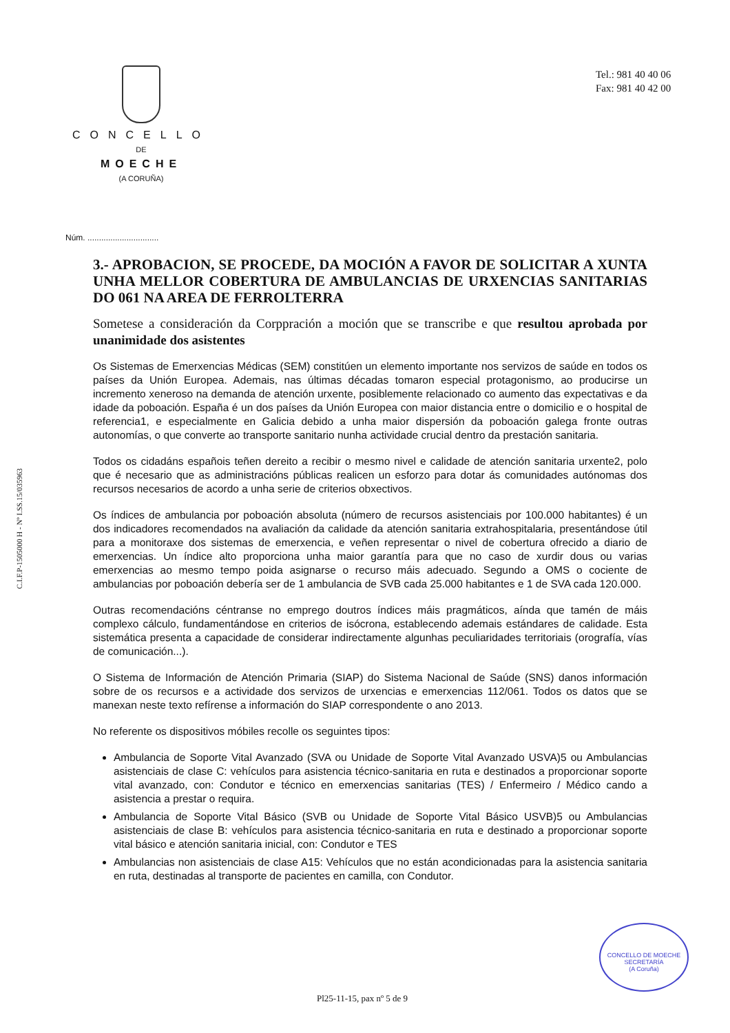CONCELLO
DE
MOECHE
(A CORUÑA)
Tel.: 981 40 40 06
Fax: 981 40 42 00
C.I.F.P-1505000 H - Nº I.SS.15/035963
Núm. ...............................
3.- APROBACION, SE PROCEDE, DA MOCIÓN A FAVOR DE SOLICITAR A XUNTA UNHA MELLOR COBERTURA DE AMBULANCIAS DE URXENCIAS SANITARIAS DO 061 NA AREA DE FERROLTERRA
Sometese a consideración da Corppración a moción que se transcribe e que resultou aprobada por unanimidade dos asistentes
Os Sistemas de Emerxencias Médicas (SEM) constitúen un elemento importante nos servizos de saúde en todos os países da Unión Europea. Ademais, nas últimas décadas tomaron especial protagonismo, ao producirse un incremento xeneroso na demanda de atención urxente, posiblemente relacionado co aumento das expectativas e da idade da poboación. España é un dos países da Unión Europea con maior distancia entre o domicilio e o hospital de referencia1, e especialmente en Galicia debido a unha maior dispersión da poboación galega fronte outras autonomías, o que converte ao transporte sanitario nunha actividade crucial dentro da prestación sanitaria.
Todos os cidadáns españois teñen dereito a recibir o mesmo nivel e calidade de atención sanitaria urxente2, polo que é necesario que as administracións públicas realicen un esforzo para dotar ás comunidades autónomas dos recursos necesarios de acordo a unha serie de criterios obxectivos.
Os índices de ambulancia por poboación absoluta (número de recursos asistenciais por 100.000 habitantes) é un dos indicadores recomendados na avaliación da calidade da atención sanitaria extrahospitalaria, presentándose útil para a monitoraxe dos sistemas de emerxencia, e veñen representar o nivel de cobertura ofrecido a diario de emerxencias. Un índice alto proporciona unha maior garantía para que no caso de xurdir dous ou varias emerxencias ao mesmo tempo poida asignarse o recurso máis adecuado. Segundo a OMS o cociente de ambulancias por poboación debería ser de 1 ambulancia de SVB cada 25.000 habitantes e 1 de SVA cada 120.000.
Outras recomendacións céntranse no emprego doutros índices máis pragmáticos, aínda que tamén de máis complexo cálculo, fundamentándose en criterios de isócrona, establecendo ademais estándares de calidade. Esta sistemática presenta a capacidade de considerar indirectamente algunhas peculiaridades territoriais (orografía, vías de comunicación...).
O Sistema de Información de Atención Primaria (SIAP) do Sistema Nacional de Saúde (SNS) danos información sobre de os recursos e a actividade dos servizos de urxencias e emerxencias 112/061. Todos os datos que se manexan neste texto refírense a información do SIAP correspondente o ano 2013.
No referente os dispositivos móbiles recolle os seguintes tipos:
Ambulancia de Soporte Vital Avanzado (SVA ou Unidade de Soporte Vital Avanzado USVA)5 ou Ambulancias asistenciais de clase C: vehículos para asistencia técnico-sanitaria en ruta e destinados a proporcionar soporte vital avanzado, con: Condutor e técnico en emerxencias sanitarias (TES) / Enfermeiro / Médico cando a asistencia a prestar o requira.
Ambulancia de Soporte Vital Básico (SVB ou Unidade de Soporte Vital Básico USVB)5 ou Ambulancias asistenciais de clase B: vehículos para asistencia técnico-sanitaria en ruta e destinado a proporcionar soporte vital básico e atención sanitaria inicial, con: Condutor e TES
Ambulancias non asistenciais de clase A15: Vehículos que no están acondicionadas para la asistencia sanitaria en ruta, destinadas al transporte de pacientes en camilla, con Condutor.
CONCELLO DE MOECHE
SECRETARÍA
(A Coruña)
Pl25-11-15, pax nº 5 de 9